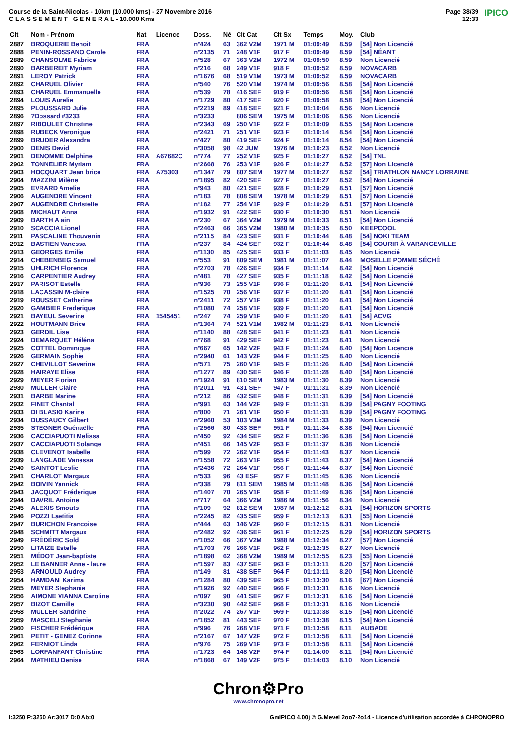Course de la Saint-Nicolas - 10km (10.000 kms) - 27 Novembre 2016
C L A S S E M E N T G E N E R A L - 10.000 Kms
Page 38/39
12:33
IPICO
| Clt | Nom - Prénom | Nat | Licence | Doss. | Né | Clt Cat | Clt Sx | Temps | Moy. | Club |
| --- | --- | --- | --- | --- | --- | --- | --- | --- | --- | --- |
| 2887 | BROQUERIE Benoit | FRA | | n°424 | 63 | 362 V2M | 1971 M | 01:09:49 | 8.59 | [54] Non Licencié |
| 2888 | PENIN-ROSSANO Carole | FRA | | n°2135 | 71 | 248 V1F | 917 F | 01:09:49 | 8.59 | [54] NÉANT |
| 2889 | CHANSOLME Fabrice | FRA | | n°528 | 67 | 363 V2M | 1972 M | 01:09:50 | 8.59 | Non Licencié |
| 2890 | BARBEREIT Myriam | FRA | | n°216 | 68 | 249 V1F | 918 F | 01:09:52 | 8.59 | NOVACARB |
| 2891 | LEROY Patrick | FRA | | n°1676 | 68 | 519 V1M | 1973 M | 01:09:52 | 8.59 | NOVACARB |
| 2892 | CHARUEL Olivier | FRA | | n°540 | 76 | 520 V1M | 1974 M | 01:09:56 | 8.58 | [54] Non Licencié |
| 2893 | CHARUEL Emmanuelle | FRA | | n°539 | 78 | 416 SEF | 919 F | 01:09:56 | 8.58 | [54] Non Licencié |
| 2894 | LOUIS Aurelie | FRA | | n°1729 | 80 | 417 SEF | 920 F | 01:09:58 | 8.58 | [54] Non Licencié |
| 2895 | PLOUSSARD Julie | FRA | | n°2219 | 89 | 418 SEF | 921 F | 01:10:04 | 8.56 | Non Licencié |
| 2896 | ?Dossard #3233 | FRA | | n°3233 | | 806 SEM | 1975 M | 01:10:06 | 8.56 | Non Licencié |
| 2897 | RIBOULET Christine | FRA | | n°2343 | 69 | 250 V1F | 922 F | 01:10:09 | 8.55 | [54] Non Licencié |
| 2898 | RUBECK Veronique | FRA | | n°2421 | 71 | 251 V1F | 923 F | 01:10:14 | 8.54 | [54] Non Licencié |
| 2899 | BRUDER Alexandra | FRA | | n°427 | 80 | 419 SEF | 924 F | 01:10:14 | 8.54 | [54] Non Licencié |
| 2900 | DENIS David | FRA | | n°3058 | 98 | 42 JUM | 1976 M | 01:10:23 | 8.52 | Non Licencié |
| 2901 | DENOMME Delphine | FRA | A67682C | n°774 | 77 | 252 V1F | 925 F | 01:10:27 | 8.52 | [54] TNL |
| 2902 | TONNELIER Myriam | FRA | | n°2668 | 76 | 253 V1F | 926 F | 01:10:27 | 8.52 | [57] Non Licencié |
| 2903 | HOCQUART Jean brice | FRA | A75303 | n°1347 | 79 | 807 SEM | 1977 M | 01:10:27 | 8.52 | [54] TRIATHLON NANCY LORRAINE |
| 2904 | MAZZINI Milène | FRA | | n°1895 | 82 | 420 SEF | 927 F | 01:10:27 | 8.52 | [54] Non Licencié |
| 2905 | EVRARD Amelie | FRA | | n°943 | 80 | 421 SEF | 928 F | 01:10:29 | 8.51 | [57] Non Licencié |
| 2906 | AUGENDRE Vincent | FRA | | n°183 | 78 | 808 SEM | 1978 M | 01:10:29 | 8.51 | [57] Non Licencié |
| 2907 | AUGENDRE Christelle | FRA | | n°182 | 77 | 254 V1F | 929 F | 01:10:29 | 8.51 | [57] Non Licencié |
| 2908 | MICHAUT Anna | FRA | | n°1932 | 91 | 422 SEF | 930 F | 01:10:30 | 8.51 | Non Licencié |
| 2909 | BARTH Alain | FRA | | n°230 | 67 | 364 V2M | 1979 M | 01:10:33 | 8.51 | [54] Non Licencié |
| 2910 | SCACCIA Lionel | FRA | | n°2463 | 66 | 365 V2M | 1980 M | 01:10:35 | 8.50 | KEEPCOOL |
| 2911 | PASCALINE Thouvenin | FRA | | n°2115 | 84 | 423 SEF | 931 F | 01:10:44 | 8.48 | [54] NOKI TEAM |
| 2912 | BASTIEN Vanessa | FRA | | n°237 | 84 | 424 SEF | 932 F | 01:10:44 | 8.48 | [54] COURIR À VARANGEVILLE |
| 2913 | GEORGES Emilie | FRA | | n°1130 | 85 | 425 SEF | 933 F | 01:11:03 | 8.45 | Non Licencié |
| 2914 | CHEBENBEG Samuel | FRA | | n°553 | 91 | 809 SEM | 1981 M | 01:11:07 | 8.44 | MOSELLE POMME SÉCHÉ |
| 2915 | UHLRICH Florence | FRA | | n°2703 | 78 | 426 SEF | 934 F | 01:11:14 | 8.42 | [54] Non Licencié |
| 2916 | CARPENTIER Audrey | FRA | | n°481 | 78 | 427 SEF | 935 F | 01:11:18 | 8.42 | [54] Non Licencié |
| 2917 | PARISOT Estelle | FRA | | n°936 | 73 | 255 V1F | 936 F | 01:11:20 | 8.41 | [54] Non Licencié |
| 2918 | LACASSIN M-claire | FRA | | n°1525 | 70 | 256 V1F | 937 F | 01:11:20 | 8.41 | [54] Non Licencié |
| 2919 | ROUSSET Catherine | FRA | | n°2411 | 72 | 257 V1F | 938 F | 01:11:20 | 8.41 | [54] Non Licencié |
| 2920 | GAMBIER Frederique | FRA | | n°1080 | 74 | 258 V1F | 939 F | 01:11:20 | 8.41 | [54] Non Licencié |
| 2921 | BAYEUL Severine | FRA | 1545451 | n°247 | 74 | 259 V1F | 940 F | 01:11:20 | 8.41 | [54] ACVG |
| 2922 | HOUTMANN Brice | FRA | | n°1364 | 74 | 521 V1M | 1982 M | 01:11:23 | 8.41 | Non Licencié |
| 2923 | GERDIL Lise | FRA | | n°1140 | 88 | 428 SEF | 941 F | 01:11:23 | 8.41 | Non Licencié |
| 2924 | DEMARQUET Héléna | FRA | | n°768 | 91 | 429 SEF | 942 F | 01:11:23 | 8.41 | Non Licencié |
| 2925 | COTTEL Dominique | FRA | | n°667 | 65 | 142 V2F | 943 F | 01:11:24 | 8.40 | [54] Non Licencié |
| 2926 | GERMAIN Sophie | FRA | | n°2940 | 61 | 143 V2F | 944 F | 01:11:25 | 8.40 | Non Licencié |
| 2927 | CHEVILLOT Severine | FRA | | n°571 | 75 | 260 V1F | 945 F | 01:11:26 | 8.40 | [54] Non Licencié |
| 2928 | HAIRAYE Elise | FRA | | n°1277 | 89 | 430 SEF | 946 F | 01:11:28 | 8.40 | [54] Non Licencié |
| 2929 | MEYER Florian | FRA | | n°1924 | 91 | 810 SEM | 1983 M | 01:11:30 | 8.39 | Non Licencié |
| 2930 | MULLER Claire | FRA | | n°2011 | 91 | 431 SEF | 947 F | 01:11:31 | 8.39 | Non Licencié |
| 2931 | BARBE Marine | FRA | | n°212 | 86 | 432 SEF | 948 F | 01:11:31 | 8.39 | [54] Non Licencié |
| 2932 | FINET Chantal | FRA | | n°991 | 63 | 144 V2F | 949 F | 01:11:31 | 8.39 | [54] PAGNY FOOTING |
| 2933 | DI BLASIO Karine | FRA | | n°800 | 71 | 261 V1F | 950 F | 01:11:31 | 8.39 | [54] PAGNY FOOTING |
| 2934 | DUSSAUCY Gilbert | FRA | | n°2960 | 53 | 103 V3M | 1984 M | 01:11:33 | 8.39 | Non Licencié |
| 2935 | STEGNER Guénaëlle | FRA | | n°2566 | 80 | 433 SEF | 951 F | 01:11:34 | 8.38 | [54] Non Licencié |
| 2936 | CACCIAPUOTI Melissa | FRA | | n°450 | 92 | 434 SEF | 952 F | 01:11:36 | 8.38 | [54] Non Licencié |
| 2937 | CACCIAPUOTI Solange | FRA | | n°451 | 66 | 145 V2F | 953 F | 01:11:37 | 8.38 | Non Licencié |
| 2938 | CLEVENOT Isabelle | FRA | | n°599 | 72 | 262 V1F | 954 F | 01:11:43 | 8.37 | Non Licencié |
| 2939 | LANGLADE Vanessa | FRA | | n°1558 | 72 | 263 V1F | 955 F | 01:11:43 | 8.37 | [54] Non Licencié |
| 2940 | SAINTOT Leslie | FRA | | n°2436 | 72 | 264 V1F | 956 F | 01:11:44 | 8.37 | [54] Non Licencié |
| 2941 | CHARLOT Margaux | FRA | | n°533 | 96 | 43 ESF | 957 F | 01:11:45 | 8.36 | Non Licencié |
| 2942 | BOIVIN Yannick | FRA | | n°338 | 79 | 811 SEM | 1985 M | 01:11:48 | 8.36 | [54] Non Licencié |
| 2943 | JACQUOT Fréderique | FRA | | n°1407 | 70 | 265 V1F | 958 F | 01:11:49 | 8.36 | [54] Non Licencié |
| 2944 | DAVRIL Antoine | FRA | | n°717 | 64 | 366 V2M | 1986 M | 01:11:56 | 8.34 | Non Licencié |
| 2945 | ALEXIS Smouts | FRA | | n°109 | 92 | 812 SEM | 1987 M | 01:12:12 | 8.31 | [54] HORIZON SPORTS |
| 2946 | POZZI Laetitia | FRA | | n°2245 | 82 | 435 SEF | 959 F | 01:12:13 | 8.31 | [55] Non Licencié |
| 2947 | BURICHON Francoise | FRA | | n°444 | 63 | 146 V2F | 960 F | 01:12:15 | 8.31 | Non Licencié |
| 2948 | SCHMITT Margaux | FRA | | n°2482 | 92 | 436 SEF | 961 F | 01:12:25 | 8.29 | [54] HORIZON SPORTS |
| 2949 | FRÉDÉRIC Sold | FRA | | n°1052 | 66 | 367 V2M | 1988 M | 01:12:34 | 8.27 | [57] Non Licencié |
| 2950 | LITAIZE Estelle | FRA | | n°1703 | 76 | 266 V1F | 962 F | 01:12:35 | 8.27 | Non Licencié |
| 2951 | MÉDOT Jean-baptiste | FRA | | n°1898 | 62 | 368 V2M | 1989 M | 01:12:55 | 8.23 | [55] Non Licencié |
| 2952 | LE BANNER Anne - laure | FRA | | n°1597 | 83 | 437 SEF | 963 F | 01:13:11 | 8.20 | [57] Non Licencié |
| 2953 | ARNOULD Audrey | FRA | | n°149 | 81 | 438 SEF | 964 F | 01:13:11 | 8.20 | [54] Non Licencié |
| 2954 | HAMDANI Karima | FRA | | n°1284 | 80 | 439 SEF | 965 F | 01:13:30 | 8.16 | [67] Non Licencié |
| 2955 | MEYER Stephanie | FRA | | n°1926 | 92 | 440 SEF | 966 F | 01:13:31 | 8.16 | Non Licencié |
| 2956 | AIMONE VIANNA Caroline | FRA | | n°097 | 90 | 441 SEF | 967 F | 01:13:31 | 8.16 | [54] Non Licencié |
| 2957 | BIZOT Camille | FRA | | n°3230 | 90 | 442 SEF | 968 F | 01:13:31 | 8.16 | Non Licencié |
| 2958 | MULLER Sandrine | FRA | | n°2022 | 74 | 267 V1F | 969 F | 01:13:38 | 8.15 | [54] Non Licencié |
| 2959 | MASCELI Stephanie | FRA | | n°1852 | 81 | 443 SEF | 970 F | 01:13:38 | 8.15 | [54] Non Licencié |
| 2960 | FISCHER Frédérique | FRA | | n°996 | 76 | 268 V1F | 971 F | 01:13:58 | 8.11 | AUBADE |
| 2961 | PETIT - GENEZ Corinne | FRA | | n°2167 | 67 | 147 V2F | 972 F | 01:13:58 | 8.11 | [54] Non Licencié |
| 2962 | FERNIOT Linda | FRA | | n°976 | 75 | 269 V1F | 973 F | 01:13:58 | 8.11 | [54] Non Licencié |
| 2963 | LORFANFANT Christine | FRA | | n°1723 | 64 | 148 V2F | 974 F | 01:14:00 | 8.11 | [54] Non Licencié |
| 2964 | MATHIEU Denise | FRA | | n°1868 | 67 | 149 V2F | 975 F | 01:14:03 | 8.10 | Non Licencié |
Chron⚙Pro
www.chronopro.net
I:3250 P:3250 Ar:3017 D:0 Ab:0 GmIPICO 4.00j © G.Mevel 2oo7-2o14 - Licence d'utilisation accordée à CHRONOPRO